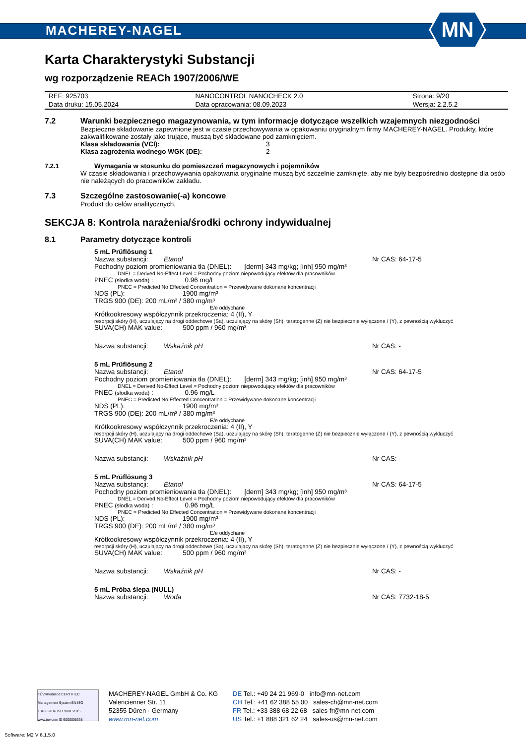MACHEREY-NAGEL
MN
Karta Charakterystyki Substancji
wg rozporządzenie REACh 1907/2006/WE
| REF: 925703 | NANOCONTROL NANOCHECK 2.0 | Strona: 9/20 |
| Data druku: 15.05.2024 | Data opracowania: 08.09.2023 | Wersja: 2.2.5.2 |
7.2 Warunki bezpiecznego magazynowania, w tym informacje dotyczące wszelkich wzajemnych niezgodności
Bezpieczne składowanie zapewnione jest w czasie przechowywania w opakowaniu oryginalnym firmy MACHEREY-NAGEL. Produkty, które zakwalifikowane zostały jako trujące, muszą być składowane pod zamknięciem.
Klasa składowania (VCI): 3
Klasa zagrożenia wodnego WGK (DE): 2
7.2.1 Wymagania w stosunku do pomieszczeń magazynowych i pojemników
W czasie składowania i przechowywania opakowania oryginalne muszą być szczelnie zamknięte, aby nie były bezpośrednio dostępne dla osób nie należących do pracowników zakładu.
7.3 Szczególne zastosowanie(-a) koncowe
Produkt do celów analitycznych.
SEKCJA 8: Kontrola narażenia/środki ochrony indywidualnej
8.1 Parametry dotyczące kontroli
5 mL Prüflösung 1
Nazwa substancji: Etanol Nr CAS: 64-17-5
Pochodny poziom promieniowania tła (DNEL): [derm] 343 mg/kg; [inh] 950 mg/m³
DNEL = Derived No-Effect Level = Pochodny poziom niepowodujący efektów dla pracowników
PNEC (słodka woda) : 0.96 mg/L
PNEC = Predicted No Effected Concentration = Przewidywane dokonane koncentracji
NDS (PL): 1900 mg/m³
TRGS 900 (DE): 200 mL/m³ / 380 mg/m³
E/e oddychane
Krótkookresowy współczynnik przekroczenia: 4 (II), Y
resorpcji skóry (H), uczulający na drogi oddechowe (Sa), uczulający na skórę (Sh), teratogenne (Z) nie bezpiecznie wyłączone / (Y), z pewnością wykluczyć
SUVA(CH) MAK value: 500 ppm / 960 mg/m³
Nazwa substancji: Wskaźnik pH Nr CAS: -
5 mL Prüflösung 2
Nazwa substancji: Etanol Nr CAS: 64-17-5
Pochodny poziom promieniowania tła (DNEL): [derm] 343 mg/kg; [inh] 950 mg/m³
DNEL = Derived No-Effect Level = Pochodny poziom niepowodujący efektów dla pracowników
PNEC (słodka woda) : 0.96 mg/L
PNEC = Predicted No Effected Concentration = Przewidywane dokonane koncentracji
NDS (PL): 1900 mg/m³
TRGS 900 (DE): 200 mL/m³ / 380 mg/m³
E/e oddychane
Krótkookresowy współczynnik przekroczenia: 4 (II), Y
resorpcji skóry (H), uczulający na drogi oddechowe (Sa), uczulający na skórę (Sh), teratogenne (Z) nie bezpiecznie wyłączone / (Y), z pewnością wykluczyć
SUVA(CH) MAK value: 500 ppm / 960 mg/m³
Nazwa substancji: Wskaźnik pH Nr CAS: -
5 mL Prüflösung 3
Nazwa substancji: Etanol Nr CAS: 64-17-5
Pochodny poziom promieniowania tła (DNEL): [derm] 343 mg/kg; [inh] 950 mg/m³
DNEL = Derived No-Effect Level = Pochodny poziom niepowodujący efektów dla pracowników
PNEC (słodka woda) : 0.96 mg/L
PNEC = Predicted No Effected Concentration = Przewidywane dokonane koncentracji
NDS (PL): 1900 mg/m³
TRGS 900 (DE): 200 mL/m³ / 380 mg/m³
E/e oddychane
Krótkookresowy współczynnik przekroczenia: 4 (II), Y
resorpcji skóry (H), uczulający na drogi oddechowe (Sa), uczulający na skórę (Sh), teratogenne (Z) nie bezpiecznie wyłączone / (Y), z pewnością wykluczyć
SUVA(CH) MAK value: 500 ppm / 960 mg/m³
Nazwa substancji: Wskaźnik pH Nr CAS: -
5 mL Próba ślepa (NULL)
Nazwa substancji: Woda Nr CAS: 7732-18-5
TÜVRheinland CERTIFIED
Management System EN ISO 13485:2016 ISO 9001:2015
www.tuv.com ID 9000008338
MACHEREY-NAGEL GmbH & Co. KG
Valencienner Str. 11
52355 Düren · Germany
www.mn-net.com
DE Tel.: +49 24 21 969-0 info@mn-net.com
CH Tel.: +41 62 388 55 00 sales-ch@mn-net.com
FR Tel.: +33 388 68 22 68 sales-fr@mn-net.com
US Tel.: +1 888 321 62 24 sales-us@mn-net.com
Software: M2 V 6.1.5.0